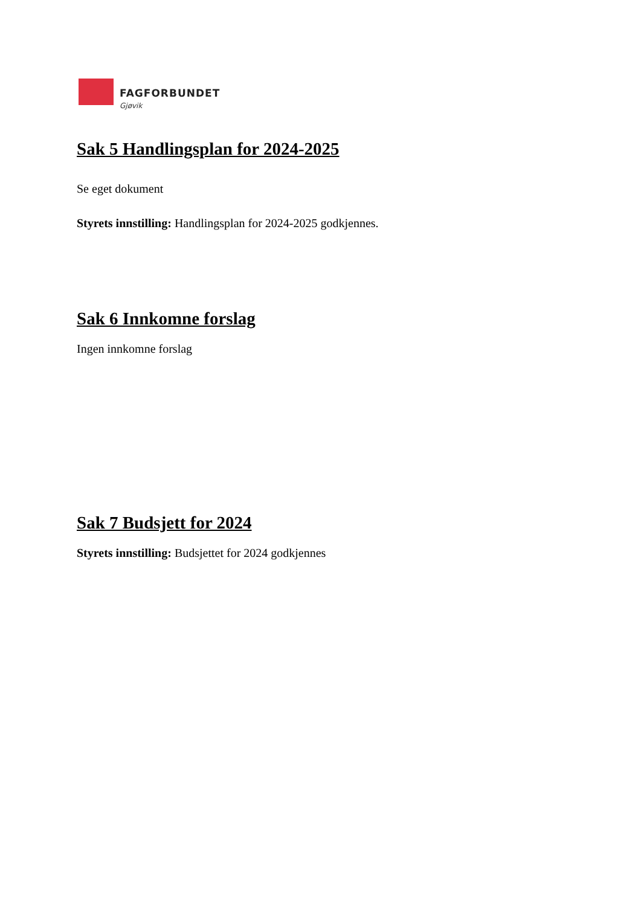FAGFORBUNDET
Gjøvik
Sak 5 Handlingsplan for 2024-2025
Se eget dokument
Styrets innstilling: Handlingsplan for 2024-2025 godkjennes.
Sak 6 Innkomne forslag
Ingen innkomne forslag
Sak 7 Budsjett for 2024
Styrets innstilling: Budsjettet for 2024 godkjennes